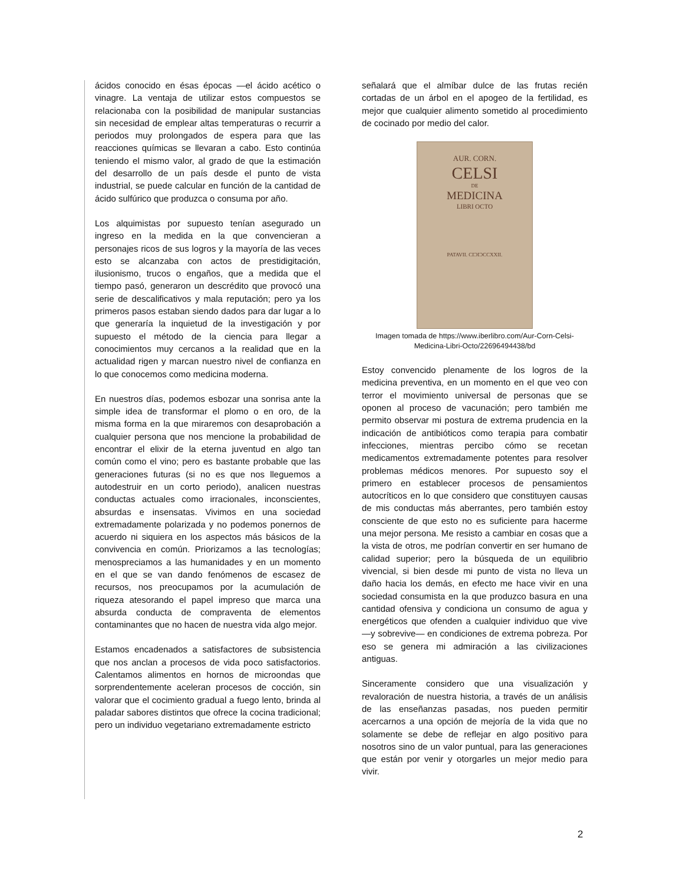ácidos conocido en ésas épocas —el ácido acético o vinagre. La ventaja de utilizar estos compuestos se relacionaba con la posibilidad de manipular sustancias sin necesidad de emplear altas temperaturas o recurrir a periodos muy prolongados de espera para que las reacciones químicas se llevaran a cabo. Esto continúa teniendo el mismo valor, al grado de que la estimación del desarrollo de un país desde el punto de vista industrial, se puede calcular en función de la cantidad de ácido sulfúrico que produzca o consuma por año.
Los alquimistas por supuesto tenían asegurado un ingreso en la medida en la que convencieran a personajes ricos de sus logros y la mayoría de las veces esto se alcanzaba con actos de prestidigitación, ilusionismo, trucos o engaños, que a medida que el tiempo pasó, generaron un descrédito que provocó una serie de descalificativos y mala reputación; pero ya los primeros pasos estaban siendo dados para dar lugar a lo que generaría la inquietud de la investigación y por supuesto el método de la ciencia para llegar a conocimientos muy cercanos a la realidad que en la actualidad rigen y marcan nuestro nivel de confianza en lo que conocemos como medicina moderna.
En nuestros días, podemos esbozar una sonrisa ante la simple idea de transformar el plomo o en oro, de la misma forma en la que miraremos con desaprobación a cualquier persona que nos mencione la probabilidad de encontrar el elixir de la eterna juventud en algo tan común como el vino; pero es bastante probable que las generaciones futuras (si no es que nos lleguemos a autodestruir en un corto periodo), analicen nuestras conductas actuales como irracionales, inconscientes, absurdas e insensatas. Vivimos en una sociedad extremadamente polarizada y no podemos ponernos de acuerdo ni siquiera en los aspectos más básicos de la convivencia en común. Priorizamos a las tecnologías; menospreciamos a las humanidades y en un momento en el que se van dando fenómenos de escasez de recursos, nos preocupamos por la acumulación de riqueza atesorando el papel impreso que marca una absurda conducta de compraventa de elementos contaminantes que no hacen de nuestra vida algo mejor.
Estamos encadenados a satisfactores de subsistencia que nos anclan a procesos de vida poco satisfactorios. Calentamos alimentos en hornos de microondas que sorprendentemente aceleran procesos de cocción, sin valorar que el cocimiento gradual a fuego lento, brinda al paladar sabores distintos que ofrece la cocina tradicional; pero un individuo vegetariano extremadamente estricto
señalará que el almíbar dulce de las frutas recién cortadas de un árbol en el apogeo de la fertilidad, es mejor que cualquier alimento sometido al procedimiento de cocinado por medio del calor.
AUR. CORN.
CELSI
DE
MEDICINA
LIBRI OCTO
PATAVII. CIƆIƆCCXXII.
Imagen tomada de https://www.iberlibro.com/Aur-Corn-Celsi-Medicina-Libri-Octo/22696494438/bd
Estoy convencido plenamente de los logros de la medicina preventiva, en un momento en el que veo con terror el movimiento universal de personas que se oponen al proceso de vacunación; pero también me permito observar mi postura de extrema prudencia en la indicación de antibióticos como terapia para combatir infecciones, mientras percibo cómo se recetan medicamentos extremadamente potentes para resolver problemas médicos menores. Por supuesto soy el primero en establecer procesos de pensamientos autocríticos en lo que considero que constituyen causas de mis conductas más aberrantes, pero también estoy consciente de que esto no es suficiente para hacerme una mejor persona. Me resisto a cambiar en cosas que a la vista de otros, me podrían convertir en ser humano de calidad superior; pero la búsqueda de un equilibrio vivencial, si bien desde mi punto de vista no lleva un daño hacia los demás, en efecto me hace vivir en una sociedad consumista en la que produzco basura en una cantidad ofensiva y condiciona un consumo de agua y energéticos que ofenden a cualquier individuo que vive —y sobrevive— en condiciones de extrema pobreza. Por eso se genera mi admiración a las civilizaciones antiguas.
Sinceramente considero que una visualización y revaloración de nuestra historia, a través de un análisis de las enseñanzas pasadas, nos pueden permitir acercarnos a una opción de mejoría de la vida que no solamente se debe de reflejar en algo positivo para nosotros sino de un valor puntual, para las generaciones que están por venir y otorgarles un mejor medio para vivir.
2